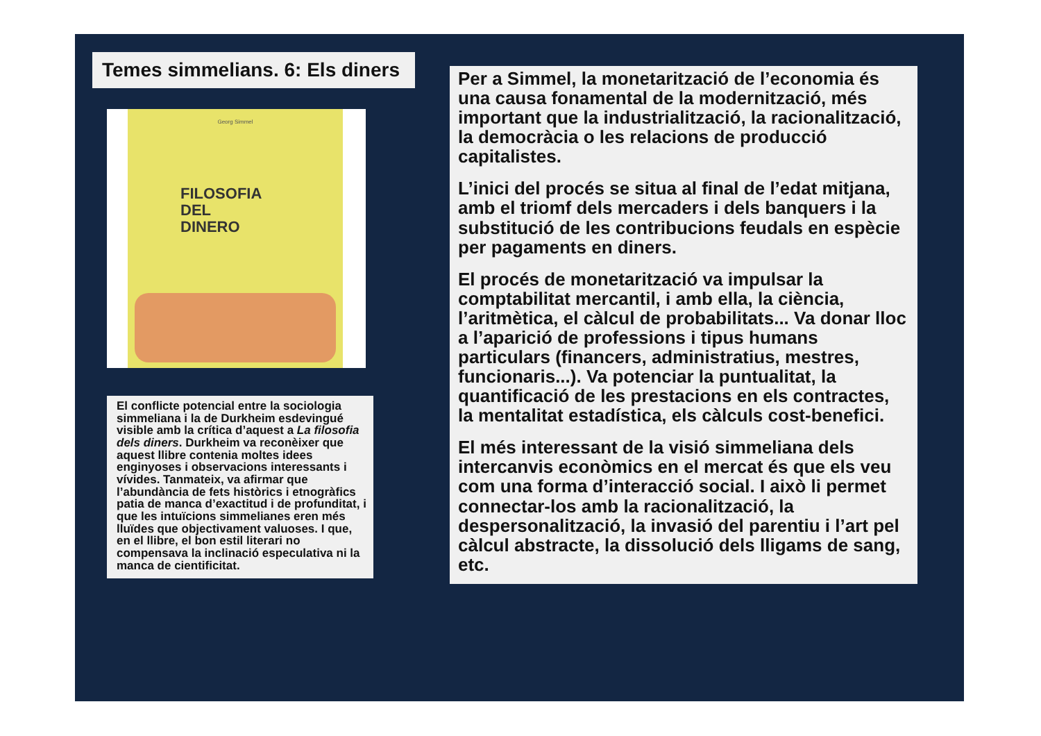Temes simmelians. 6: Els diners
Georg Simmel
FILOSOFIA
DEL
DINERO
El conflicte potencial entre la sociologia simmeliana i la de Durkheim esdevingué visible amb la crítica d’aquest a La filosofia dels diners. Durkheim va reconèixer que aquest llibre contenia moltes idees enginyoses i observacions interessants i vívides. Tanmateix, va afirmar que l’abundància de fets històrics i etnogràfics patia de manca d’exactitud i de profunditat, i que les intuïcions simmelianes eren més lluïdes que objectivament valuoses. I que, en el llibre, el bon estil literari no compensava la inclinació especulativa ni la manca de cientificitat.
Per a Simmel, la monetarització de l’economia és una causa fonamental de la modernització, més important que la industrialització, la racionalització, la democràcia o les relacions de producció capitalistes.
L’inici del procés se situa al final de l’edat mitjana, amb el triomf dels mercaders i dels banquers i la substitució de les contribucions feudals en espècie per pagaments en diners.
El procés de monetarització va impulsar la comptabilitat mercantil, i amb ella, la ciència, l’aritmètica, el càlcul de probabilitats... Va donar lloc a l’aparició de professions i tipus humans particulars (financers, administratius, mestres, funcionaris...). Va potenciar la puntualitat, la quantificació de les prestacions en els contractes, la mentalitat estadística, els càlculs cost-benefici.
El més interessant de la visió simmeliana dels intercanvis econòmics en el mercat és que els veu com una forma d’interacció social. I això li permet connectar-los amb la racionalització, la despersonalització, la invasió del parentiu i l’art pel càlcul abstracte, la dissolució dels lligams de sang, etc.